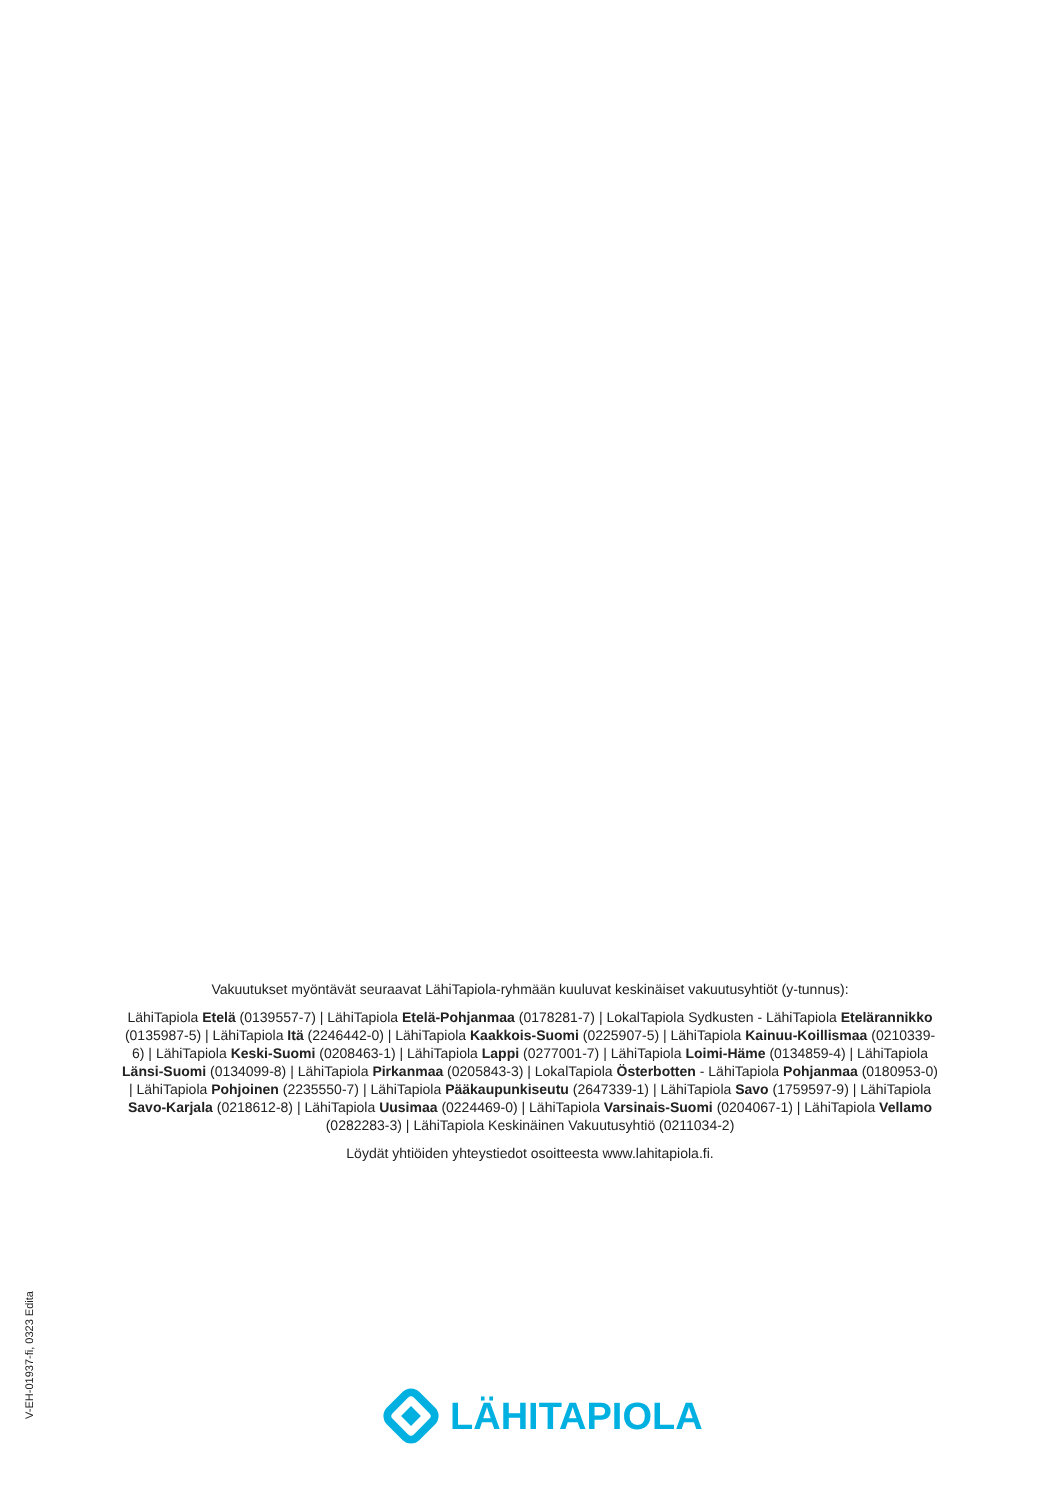Vakuutukset myöntävät seuraavat LähiTapiola-ryhmään kuuluvat keskinäiset vakuutusyhtiöt (y-tunnus):
LähiTapiola Etelä (0139557-7) | LähiTapiola Etelä-Pohjanmaa (0178281-7) | LokalTapiola Sydkusten - LähiTapiola Etelärannikko (0135987-5) | LähiTapiola Itä (2246442-0) | LähiTapiola Kaakkois-Suomi (0225907-5) | LähiTapiola Kainuu-Koillismaa (0210339-6) | LähiTapiola Keski-Suomi (0208463-1) | LähiTapiola Lappi (0277001-7) | LähiTapiola Loimi-Häme (0134859-4) | LähiTapiola Länsi-Suomi (0134099-8) | LähiTapiola Pirkanmaa (0205843-3) | LokalTapiola Österbotten - LähiTapiola Pohjanmaa (0180953-0) | LähiTapiola Pohjoinen (2235550-7) | LähiTapiola Pääkaupunkiseutu (2647339-1) | LähiTapiola Savo (1759597-9) | LähiTapiola Savo-Karjala (0218612-8) | LähiTapiola Uusimaa (0224469-0) | LähiTapiola Varsinais-Suomi (0204067-1) | LähiTapiola Vellamo (0282283-3) | LähiTapiola Keskinäinen Vakuutusyhtiö (0211034-2)
Löydät yhtiöiden yhteystiedot osoitteesta www.lahitapiola.fi.
V-EH-01937-fi, 0323 Edita
LÄHITAPIOLA